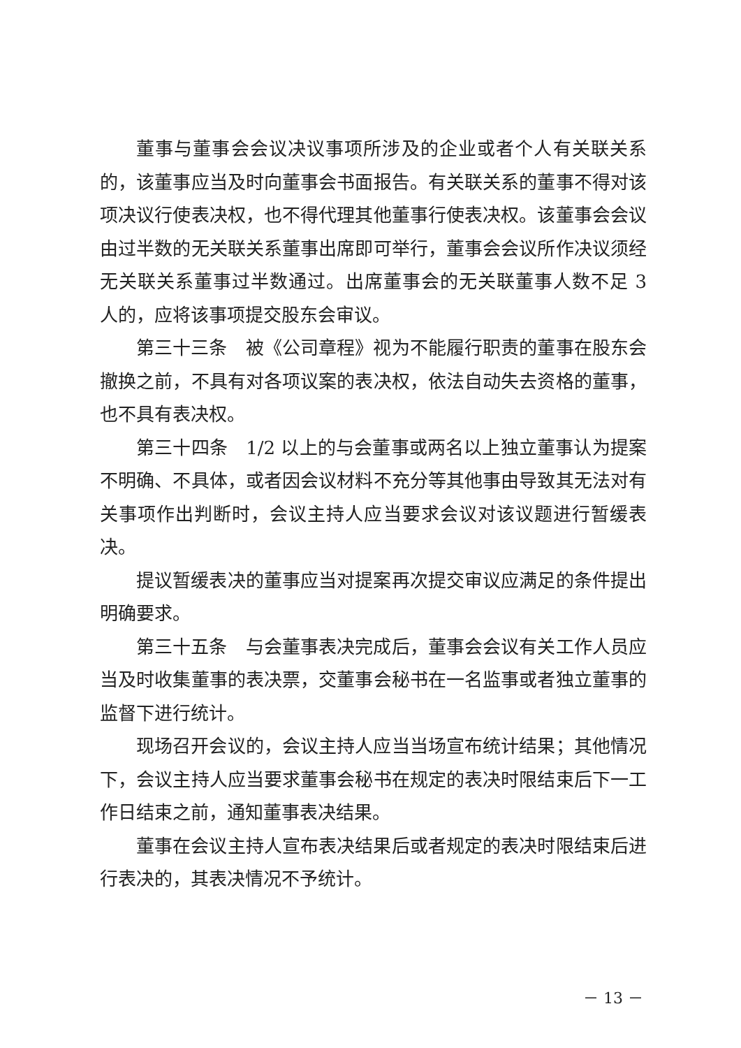董事与董事会会议决议事项所涉及的企业或者个人有关联关系的，该董事应当及时向董事会书面报告。有关联关系的董事不得对该项决议行使表决权，也不得代理其他董事行使表决权。该董事会会议由过半数的无关联关系董事出席即可举行，董事会会议所作决议须经无关联关系董事过半数通过。出席董事会的无关联董事人数不足 3 人的，应将该事项提交股东会审议。
第三十三条　被《公司章程》视为不能履行职责的董事在股东会撤换之前，不具有对各项议案的表决权，依法自动失去资格的董事，也不具有表决权。
第三十四条　1/2 以上的与会董事或两名以上独立董事认为提案不明确、不具体，或者因会议材料不充分等其他事由导致其无法对有关事项作出判断时，会议主持人应当要求会议对该议题进行暂缓表决。
提议暂缓表决的董事应当对提案再次提交审议应满足的条件提出明确要求。
第三十五条　与会董事表决完成后，董事会会议有关工作人员应当及时收集董事的表决票，交董事会秘书在一名监事或者独立董事的监督下进行统计。
现场召开会议的，会议主持人应当当场宣布统计结果；其他情况下，会议主持人应当要求董事会秘书在规定的表决时限结束后下一工作日结束之前，通知董事表决结果。
董事在会议主持人宣布表决结果后或者规定的表决时限结束后进行表决的，其表决情况不予统计。
－ 13 －